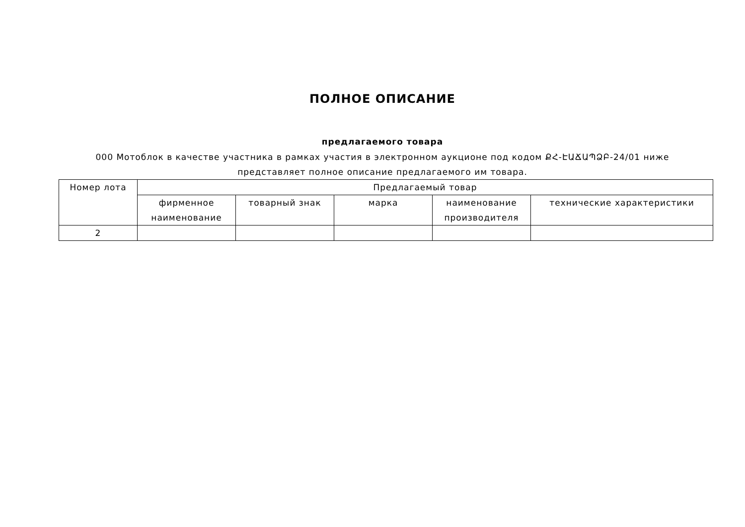ПОЛНОЕ ОПИСАНИЕ
предлагаемого товара
000 Мотоблок в качестве участника в рамках участия в электронном аукционе под кодом ՔՀ-ԷԱՃԱՊՁԲ-24/01 ниже представляет полное описание предлагаемого им товара.
| Номер лота | Предлагаемый товар | | | | |
| --- | --- | --- | --- | --- | --- |
| | фирменное наименование | товарный знак | марка | наименование производителя | технические характеристики |
| 2 | | | | | |